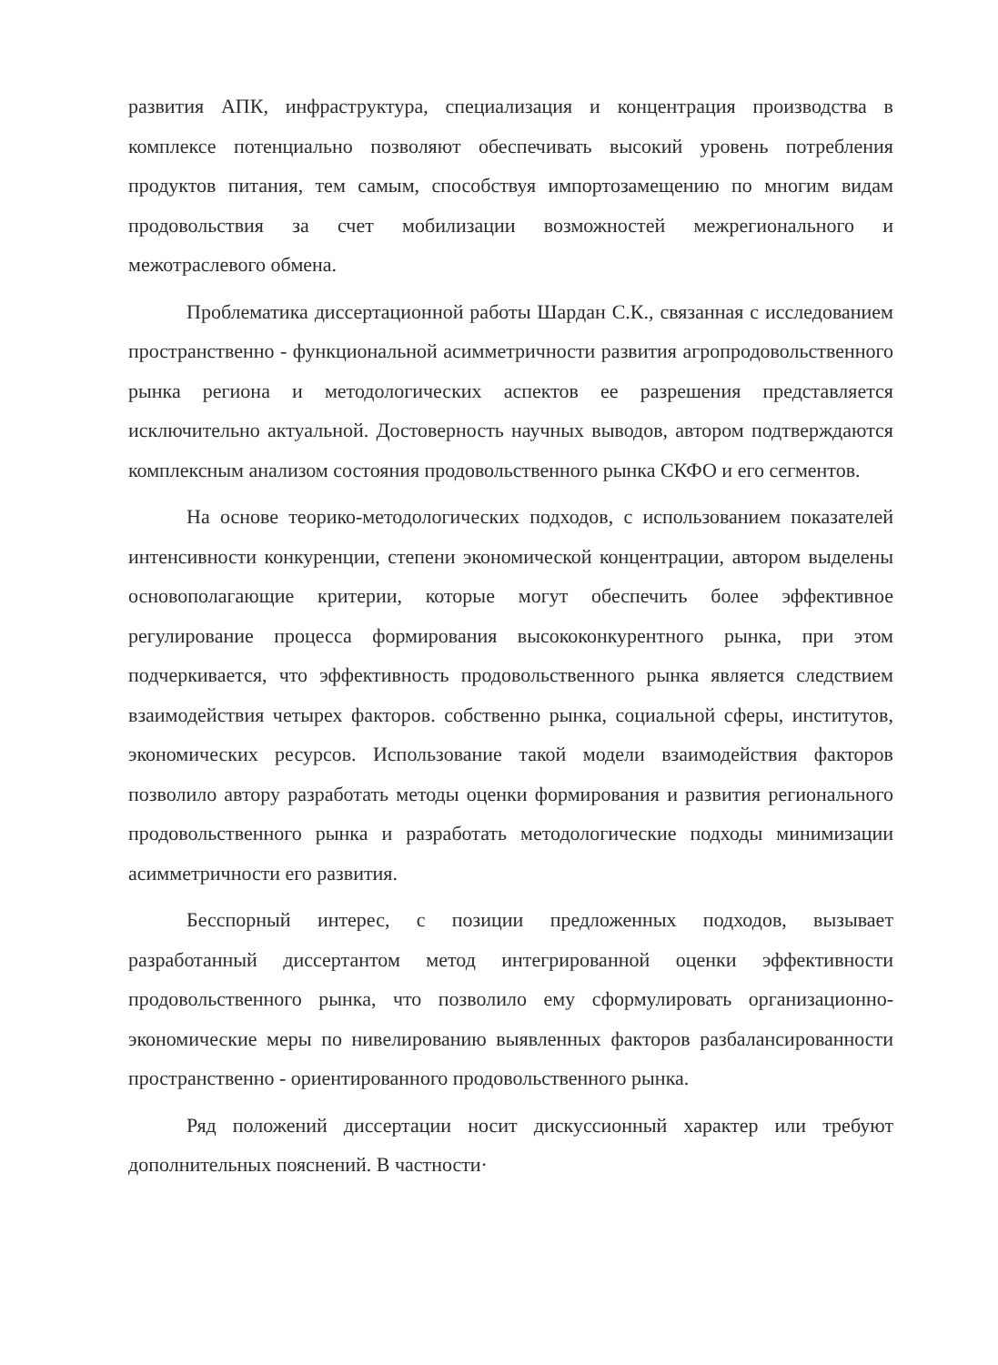развития АПК, инфраструктура, специализация и концентрация производства в комплексе потенциально позволяют обеспечивать высокий уровень потребления продуктов питания, тем самым, способствуя импортозамещению по многим видам продовольствия за счет мобилизации возможностей межрегионального и межотраслевого обмена.
Проблематика диссертационной работы Шардан С.К., связанная с исследованием пространственно - функциональной асимметричности развития агропродовольственного рынка региона и методологических аспектов ее разрешения представляется исключительно актуальной. Достоверность научных выводов, автором подтверждаются комплексным анализом состояния продовольственного рынка СКФО и его сегментов.
На основе теорико-методологических подходов, с использованием показателей интенсивности конкуренции, степени экономической концентрации, автором выделены основополагающие критерии, которые могут обеспечить более эффективное регулирование процесса формирования высококонкурентного рынка, при этом подчеркивается, что эффективность продовольственного рынка является следствием взаимодействия четырех факторов. собственно рынка, социальной сферы, институтов, экономических ресурсов. Использование такой модели взаимодействия факторов позволило автору разработать методы оценки формирования и развития регионального продовольственного рынка и разработать методологические подходы минимизации асимметричности его развития.
Бесспорный интерес, с позиции предложенных подходов, вызывает разработанный диссертантом метод интегрированной оценки эффективности продовольственного рынка, что позволило ему сформулировать организационно-экономические меры по нивелированию выявленных факторов разбалансированности пространственно - ориентированного продовольственного рынка.
Ряд положений диссертации носит дискуссионный характер или требуют дополнительных пояснений. В частности·